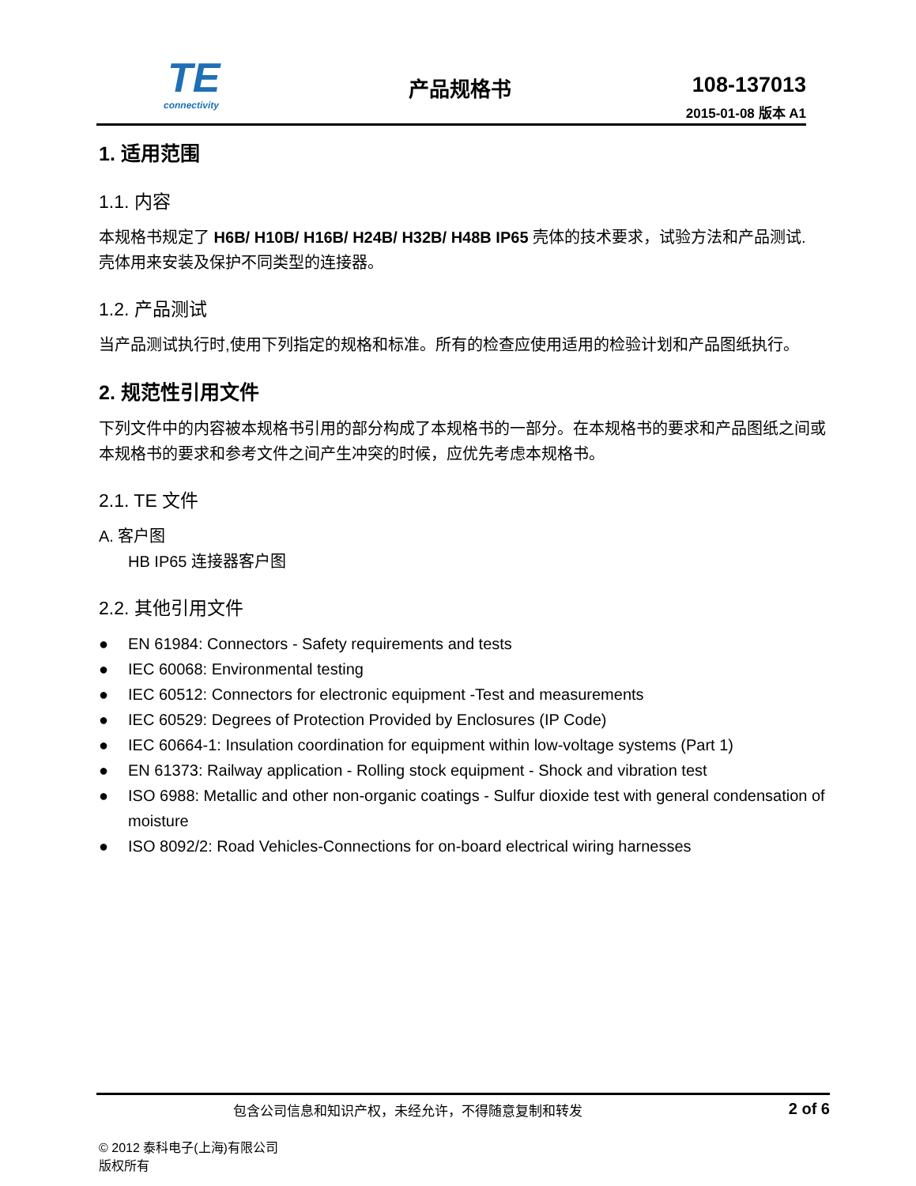TE
connectivity
产品规格书 108-137013
2015-01-08 版本 A1
1. 适用范围
1.1. 内容
本规格书规定了 H6B/ H10B/ H16B/ H24B/ H32B/ H48B IP65 壳体的技术要求，试验方法和产品测试. 壳体用来安装及保护不同类型的连接器。
1.2. 产品测试
当产品测试执行时,使用下列指定的规格和标准。所有的检查应使用适用的检验计划和产品图纸执行。
2. 规范性引用文件
下列文件中的内容被本规格书引用的部分构成了本规格书的一部分。在本规格书的要求和产品图纸之间或本规格书的要求和参考文件之间产生冲突的时候，应优先考虑本规格书。
2.1. TE 文件
A. 客户图
HB IP65 连接器客户图
2.2. 其他引用文件
● EN 61984: Connectors - Safety requirements and tests
● IEC 60068: Environmental testing
● IEC 60512: Connectors for electronic equipment -Test and measurements
● IEC 60529: Degrees of Protection Provided by Enclosures (IP Code)
● IEC 60664-1: Insulation coordination for equipment within low-voltage systems (Part 1)
● EN 61373: Railway application - Rolling stock equipment - Shock and vibration test
● ISO 6988: Metallic and other non-organic coatings - Sulfur dioxide test with general condensation of moisture
● ISO 8092/2: Road Vehicles-Connections for on-board electrical wiring harnesses
包含公司信息和知识产权，未经允许，不得随意复制和转发 2 of 6
© 2012 泰科电子(上海)有限公司
版权所有